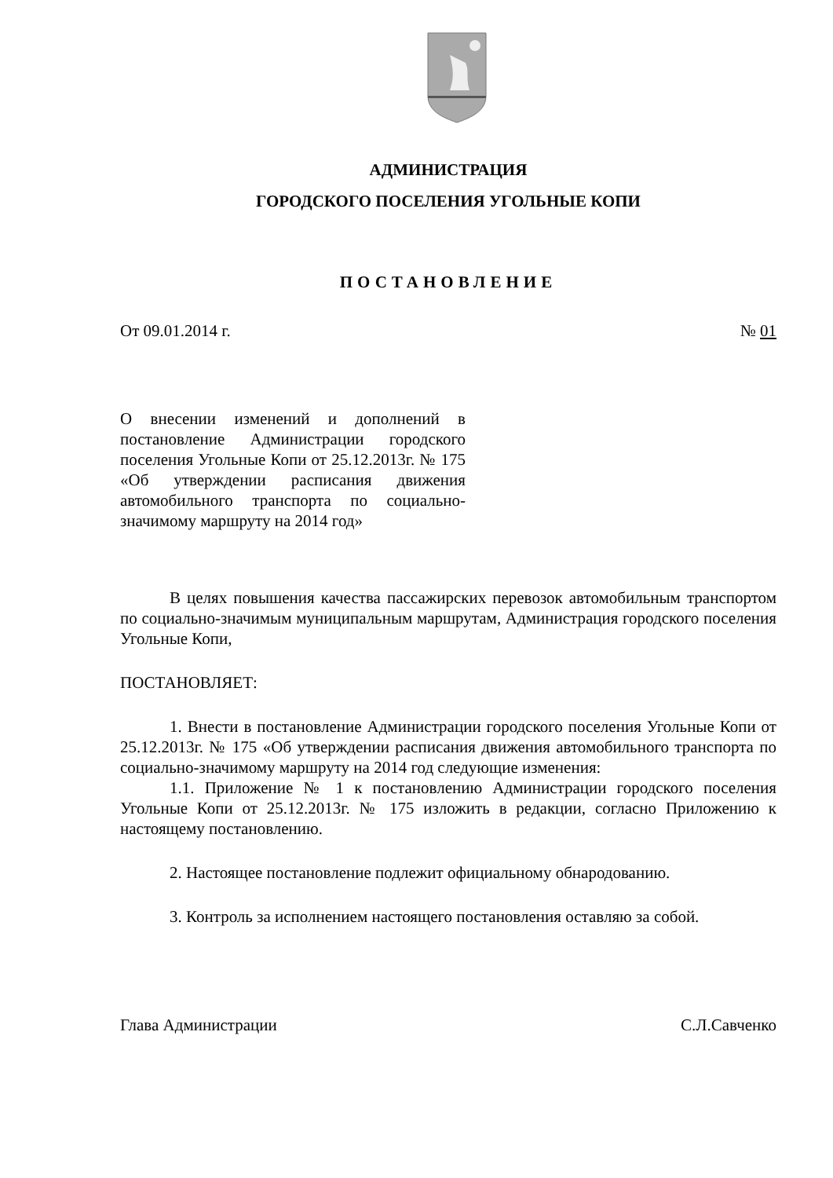АДМИНИСТРАЦИЯ
ГОРОДСКОГО ПОСЕЛЕНИЯ УГОЛЬНЫЕ КОПИ
ПОСТАНОВЛЕНИЕ
От 09.01.2014 г. № 01
О внесении изменений и дополнений в постановление Администрации городского поселения Угольные Копи от 25.12.2013г. № 175 «Об утверждении расписания движения автомобильного транспорта по социально-значимому маршруту на 2014 год»
В целях повышения качества пассажирских перевозок автомобильным транспортом по социально-значимым муниципальным маршрутам, Администрация городского поселения Угольные Копи,
ПОСТАНОВЛЯЕТ:
1. Внести в постановление Администрации городского поселения Угольные Копи от 25.12.2013г. № 175 «Об утверждении расписания движения автомобильного транспорта по социально-значимому маршруту на 2014 год следующие изменения:
1.1. Приложение № 1 к постановлению Администрации городского поселения Угольные Копи от 25.12.2013г. № 175 изложить в редакции, согласно Приложению к настоящему постановлению.
2. Настоящее постановление подлежит официальному обнародованию.
3. Контроль за исполнением настоящего постановления оставляю за собой.
Глава Администрации С.Л.Савченко